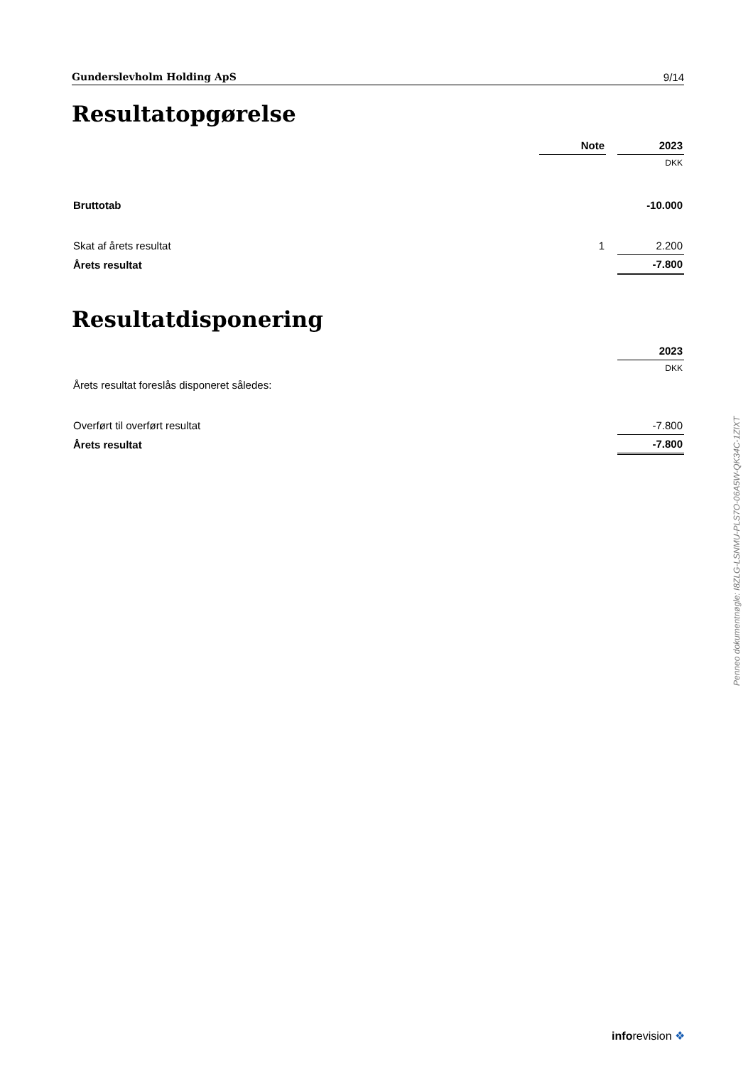Gunderslevholm Holding ApS 9/14
Resultatopgørelse
| | Note | | 2023 |
| --- | --- | --- | --- |
| | | | DKK |
| Bruttotab | | | -10.000 |
| Skat af årets resultat | 1 | | 2.200 |
| Årets resultat | | | -7.800 |
Resultatdisponering
| | 2023 |
| --- | --- |
| | DKK |
| Årets resultat foreslås disponeret således: | |
| Overført til overført resultat | -7.800 |
| Årets resultat | -7.800 |
Penneo dokumentnøgle: I8ZLG-LSNMU-PLS7O-06A5W-QK34C-1ZIXT
inforevision ❖